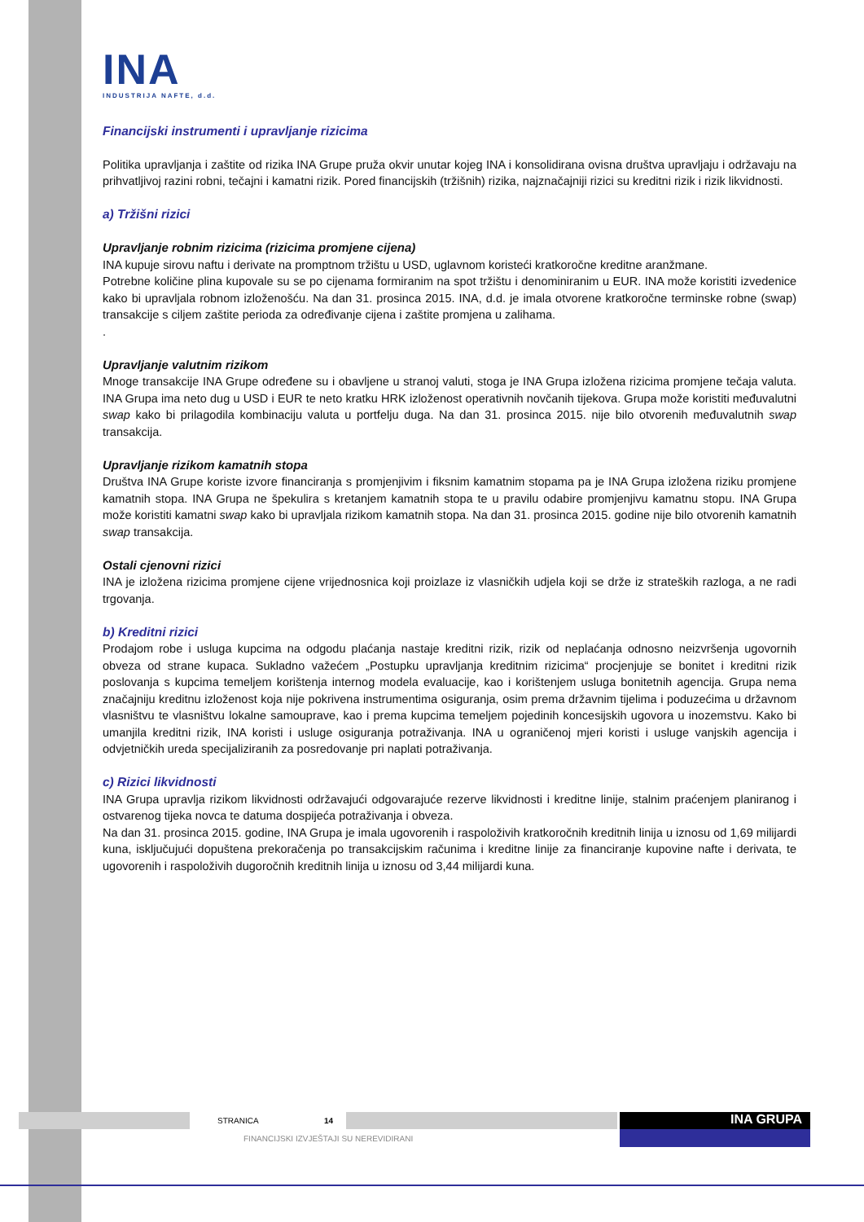INA
INDUSTRIJA NAFTE, d.d.
Financijski instrumenti i upravljanje rizicima
Politika upravljanja i zaštite od rizika INA Grupe pruža okvir unutar kojeg INA i konsolidirana ovisna društva upravljaju i održavaju na prihvatljivoj razini robni, tečajni i kamatni rizik. Pored financijskih (tržišnih) rizika, najznačajniji rizici su kreditni rizik i rizik likvidnosti.
a) Tržišni rizici
Upravljanje robnim rizicima (rizicima promjene cijena)
INA kupuje sirovu naftu i derivate na promptnom tržištu u USD, uglavnom koristeći kratkoročne kreditne aranžmane.
Potrebne količine plina kupovale su se po cijenama formiranim na spot tržištu i denominiranim u EUR. INA može koristiti izvedenice kako bi upravljala robnom izloženošću. Na dan 31. prosinca 2015. INA, d.d. je imala otvorene kratkoročne terminske robne (swap) transakcije s ciljem zaštite perioda za određivanje cijena i zaštite promjena u zalihama.
.
Upravljanje valutnim rizikom
Mnoge transakcije INA Grupe određene su i obavljene u stranoj valuti, stoga je INA Grupa izložena rizicima promjene tečaja valuta. INA Grupa ima neto dug u USD i EUR te neto kratku HRK izloženost operativnih novčanih tijekova. Grupa može koristiti međuvalutni swap kako bi prilagodila kombinaciju valuta u portfelju duga. Na dan 31. prosinca 2015. nije bilo otvorenih međuvalutnih swap transakcija.
Upravljanje rizikom kamatnih stopa
Društva INA Grupe koriste izvore financiranja s promjenjivim i fiksnim kamatnim stopama pa je INA Grupa izložena riziku promjene kamatnih stopa. INA Grupa ne špekulira s kretanjem kamatnih stopa te u pravilu odabire promjenjivu kamatnu stopu. INA Grupa može koristiti kamatni swap kako bi upravljala rizikom kamatnih stopa. Na dan 31. prosinca 2015. godine nije bilo otvorenih kamatnih swap transakcija.
Ostali cjenovni rizici
INA je izložena rizicima promjene cijene vrijednosnica koji proizlaze iz vlasničkih udjela koji se drže iz strateških razloga, a ne radi trgovanja.
b) Kreditni rizici
Prodajom robe i usluga kupcima na odgodu plaćanja nastaje kreditni rizik, rizik od neplaćanja odnosno neizvršenja ugovornih obveza od strane kupaca. Sukladno važećem „Postupku upravljanja kreditnim rizicima“ procjenjuje se bonitet i kreditni rizik poslovanja s kupcima temeljem korištenja internog modela evaluacije, kao i korištenjem usluga bonitetnih agencija. Grupa nema značajniju kreditnu izloženost koja nije pokrivena instrumentima osiguranja, osim prema državnim tijelima i poduzećima u državnom vlasništvu te vlasništvu lokalne samouprave, kao i prema kupcima temeljem pojedinih koncesijskih ugovora u inozemstvu. Kako bi umanjila kreditni rizik, INA koristi i usluge osiguranja potraživanja. INA u ograničenoj mjeri koristi i usluge vanjskih agencija i odvjetničkih ureda specijaliziranih za posredovanje pri naplati potraživanja.
c) Rizici likvidnosti
INA Grupa upravlja rizikom likvidnosti održavajući odgovarajuće rezerve likvidnosti i kreditne linije, stalnim praćenjem planiranog i ostvarenog tijeka novca te datuma dospijeća potraživanja i obveza.
Na dan 31. prosinca 2015. godine, INA Grupa je imala ugovorenih i raspoloživih kratkoročnih kreditnih linija u iznosu od 1,69 milijardi kuna, isključujući dopuštena prekoračenja po transakcijskim računima i kreditne linije za financiranje kupovine nafte i derivata, te ugovorenih i raspoloživih dugoročnih kreditnih linija u iznosu od 3,44 milijardi kuna.
INA GRUPA
STRANICA 14
FINANCIJSKI IZVJEŠTAJI SU NEREVIDIRANI